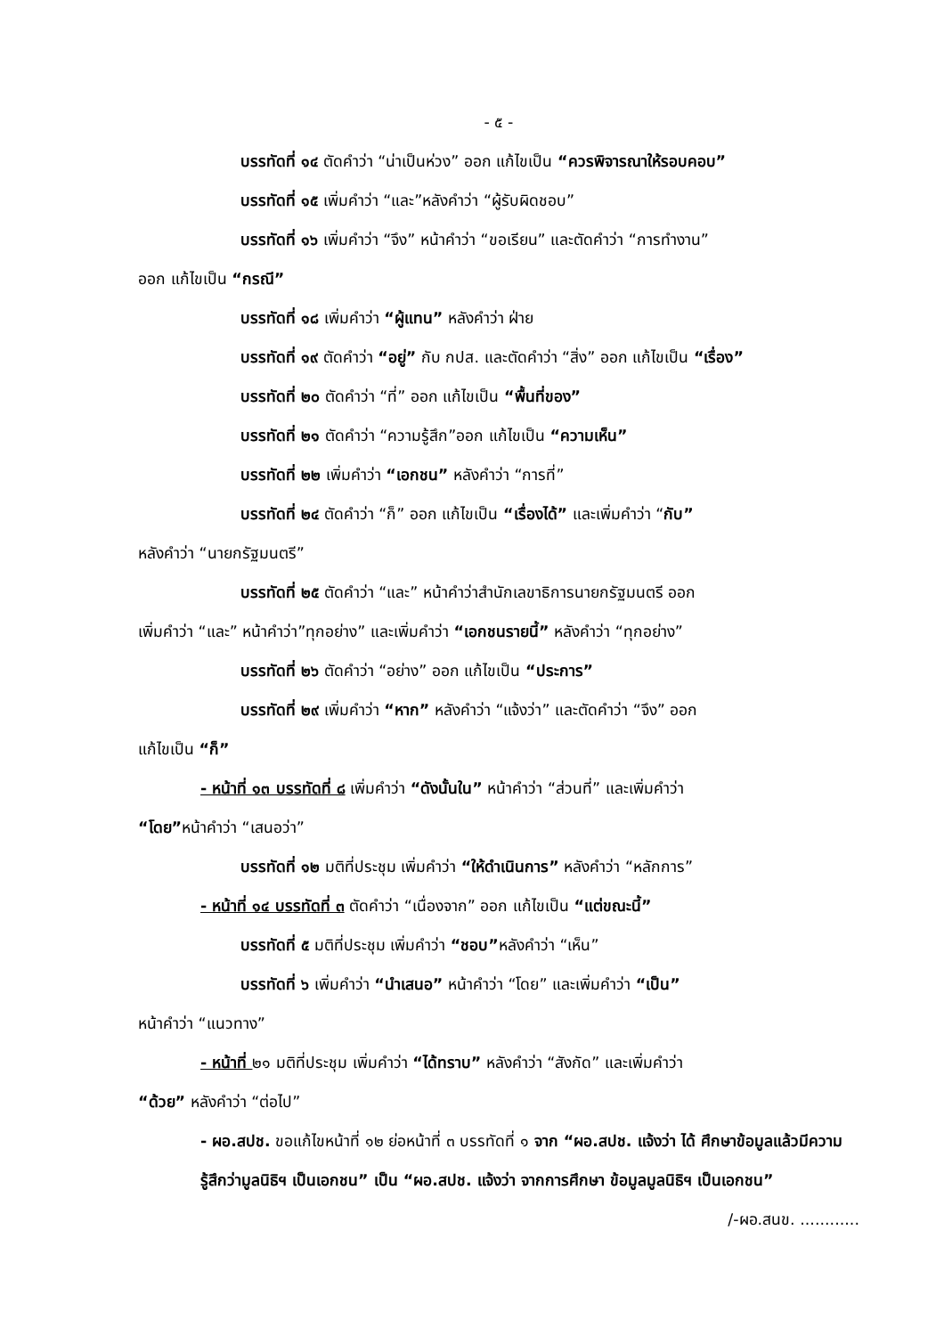- ๕ -
บรรทัดที่ ๑๔ ตัดคำว่า “น่าเป็นห่วง” ออก แก้ไขเป็น “ควรพิจารณาให้รอบคอบ”
บรรทัดที่ ๑๕ เพิ่มคำว่า “และ”หลังคำว่า “ผู้รับผิดชอบ”
บรรทัดที่ ๑๖ เพิ่มคำว่า “จึง” หน้าคำว่า “ขอเรียน” และตัดคำว่า “การทำงาน”
ออก แก้ไขเป็น “กรณี”
บรรทัดที่ ๑๘ เพิ่มคำว่า “ผู้แทน” หลังคำว่า ฝ่าย
บรรทัดที่ ๑๙ ตัดคำว่า “อยู่” กับ กปส. และตัดคำว่า “สิ่ง” ออก แก้ไขเป็น “เรื่อง”
บรรทัดที่ ๒๐ ตัดคำว่า “ที่” ออก แก้ไขเป็น “พื้นที่ของ”
บรรทัดที่ ๒๑ ตัดคำว่า “ความรู้สึก”ออก แก้ไขเป็น “ความเห็น”
บรรทัดที่ ๒๒ เพิ่มคำว่า “เอกชน” หลังคำว่า “การที่”
บรรทัดที่ ๒๔ ตัดคำว่า “ก็” ออก แก้ไขเป็น “เรื่องได้” และเพิ่มคำว่า “กับ”
หลังคำว่า “นายกรัฐมนตรี”
บรรทัดที่ ๒๕ ตัดคำว่า “และ” หน้าคำว่าสำนักเลขาธิการนายกรัฐมนตรี ออก
เพิ่มคำว่า “และ” หน้าคำว่า”ทุกอย่าง” และเพิ่มคำว่า “เอกชนรายนี้” หลังคำว่า “ทุกอย่าง”
บรรทัดที่ ๒๖ ตัดคำว่า “อย่าง” ออก แก้ไขเป็น “ประการ”
บรรทัดที่ ๒๙ เพิ่มคำว่า “หาก” หลังคำว่า “แจ้งว่า” และตัดคำว่า “จึง” ออก
แก้ไขเป็น “ก็”
- หน้าที่ ๑๓ บรรทัดที่ ๘ เพิ่มคำว่า “ดังนั้นใน” หน้าคำว่า “ส่วนที่” และเพิ่มคำว่า
“โดย”หน้าคำว่า “เสนอว่า”
บรรทัดที่ ๑๒ มติที่ประชุม เพิ่มคำว่า “ให้ดำเนินการ” หลังคำว่า “หลักการ”
- หน้าที่ ๑๔ บรรทัดที่ ๓ ตัดคำว่า “เนื่องจาก” ออก แก้ไขเป็น “แต่ขณะนี้”
บรรทัดที่ ๕ มติที่ประชุม เพิ่มคำว่า “ชอบ”หลังคำว่า “เห็น”
บรรทัดที่ ๖ เพิ่มคำว่า “นำเสนอ” หน้าคำว่า “โดย” และเพิ่มคำว่า “เป็น”
หน้าคำว่า “แนวทาง”
- หน้าที่ ๒๑ มติที่ประชุม เพิ่มคำว่า “ได้ทราบ” หลังคำว่า “สังกัด” และเพิ่มคำว่า
“ด้วย” หลังคำว่า “ต่อไป”
- ผอ.สปช. ขอแก้ไขหน้าที่ ๑๒ ย่อหน้าที่ ๓ บรรทัดที่ ๑ จาก “ผอ.สปช. แจ้งว่า ได้ ศึกษาข้อมูลแล้วมีความรู้สึกว่ามูลนิธิฯ เป็นเอกชน” เป็น “ผอ.สปช. แจ้งว่า จากการศึกษา ข้อมูลมูลนิธิฯ เป็นเอกชน”
/-ผอ.สนข. ............